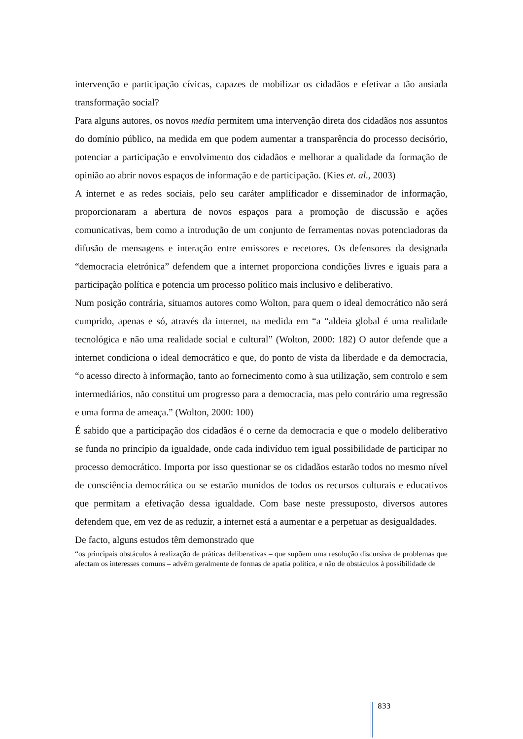intervenção e participação cívicas, capazes de mobilizar os cidadãos e efetivar a tão ansiada transformação social?
Para alguns autores, os novos media permitem uma intervenção direta dos cidadãos nos assuntos do domínio público, na medida em que podem aumentar a transparência do processo decisório, potenciar a participação e envolvimento dos cidadãos e melhorar a qualidade da formação de opinião ao abrir novos espaços de informação e de participação. (Kies et. al., 2003)
A internet e as redes sociais, pelo seu caráter amplificador e disseminador de informação, proporcionaram a abertura de novos espaços para a promoção de discussão e ações comunicativas, bem como a introdução de um conjunto de ferramentas novas potenciadoras da difusão de mensagens e interação entre emissores e recetores. Os defensores da designada “democracia eletrónica” defendem que a internet proporciona condições livres e iguais para a participação política e potencia um processo político mais inclusivo e deliberativo.
Num posição contrária, situamos autores como Wolton, para quem o ideal democrático não será cumprido, apenas e só, através da internet, na medida em “a “aldeia global é uma realidade tecnológica e não uma realidade social e cultural” (Wolton, 2000: 182) O autor defende que a internet condiciona o ideal democrático e que, do ponto de vista da liberdade e da democracia, “o acesso directo à informação, tanto ao fornecimento como à sua utilização, sem controlo e sem intermediários, não constitui um progresso para a democracia, mas pelo contrário uma regressão e uma forma de ameaça.” (Wolton, 2000: 100)
É sabido que a participação dos cidadãos é o cerne da democracia e que o modelo deliberativo se funda no princípio da igualdade, onde cada indivíduo tem igual possibilidade de participar no processo democrático. Importa por isso questionar se os cidadãos estarão todos no mesmo nível de consciência democrática ou se estarão munidos de todos os recursos culturais e educativos que permitam a efetivação dessa igualdade. Com base neste pressuposto, diversos autores defendem que, em vez de as reduzir, a internet está a aumentar e a perpetuar as desigualdades.
De facto, alguns estudos têm demonstrado que
“os principais obstáculos à realização de práticas deliberativas – que supõem uma resolução discursiva de problemas que afectam os interesses comuns – advêm geralmente de formas de apatia política, e não de obstáculos à possibilidade de
833